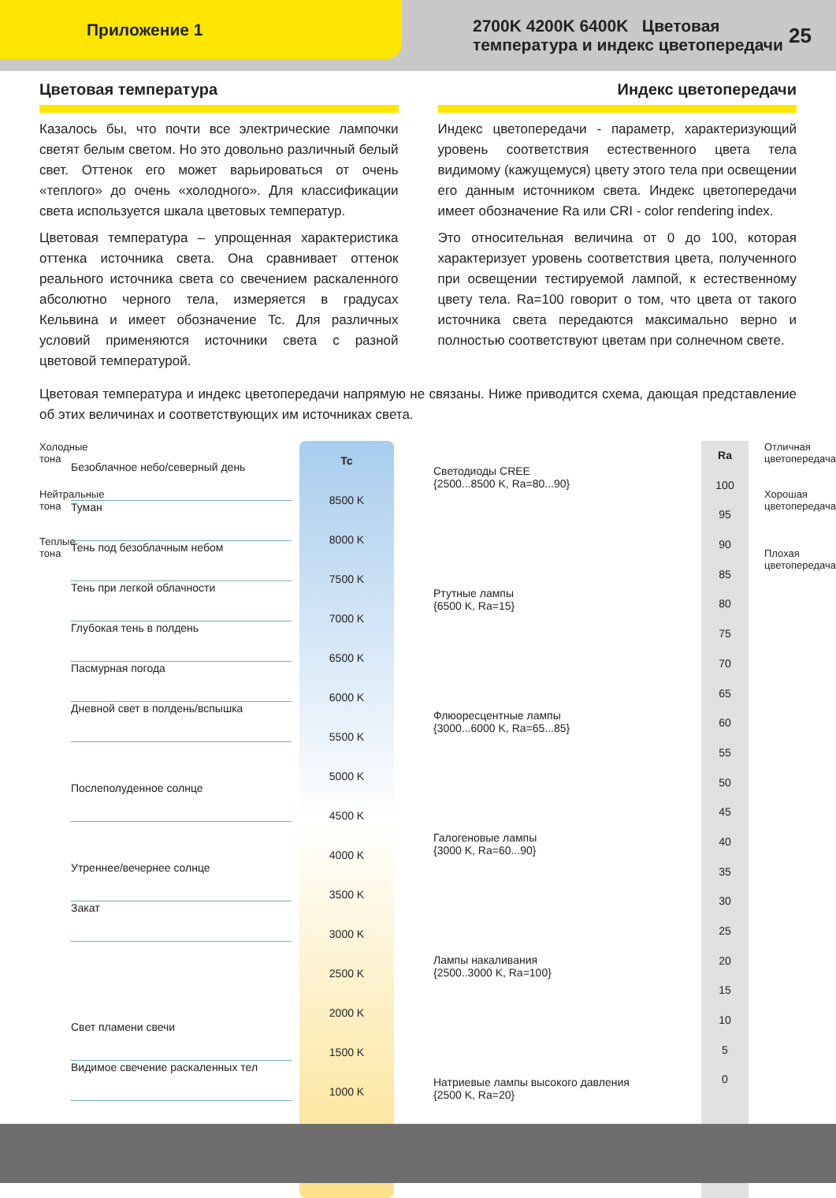Приложение 1
2700K 4200K 6400K Цветовая температура и индекс цветопередачи
25
Цветовая температура
Казалось бы, что почти все электрические лампочки светят белым светом. Но это довольно различный белый свет. Оттенок его может варьироваться от очень «теплого» до очень «холодного». Для классификации света используется шкала цветовых температур.
Цветовая температура – упрощенная характеристика оттенка источника света. Она сравнивает оттенок реального источника света со свечением раскаленного абсолютно черного тела, измеряется в градусах Кельвина и имеет обозначение Tc. Для различных условий применяются источники света с разной цветовой температурой.
Индекс цветопередачи
Индекс цветопередачи - параметр, характеризующий уровень соответствия естественного цвета тела видимому (кажущемуся) цвету этого тела при освещении его данным источником света. Индекс цветопередачи имеет обозначение Ra или CRI - color rendering index.
Это относительная величина от 0 до 100, которая характеризует уровень соответствия цвета, полученного при освещении тестируемой лампой, к естественному цвету тела. Ra=100 говорит о том, что цвета от такого источника света передаются максимально верно и полностью соответствуют цветам при солнечном свете.
Цветовая температура и индекс цветопередачи напрямую не связаны. Ниже приводится схема, дающая представление об этих величинах и соответствующих им источниках света.
Холодные тона
Нейтральные тона
Теплые тона
Безоблачное небо/северный день
Туман
Тень под безоблачным небом
Тень при легкой облачности
Глубокая тень в полдень
Пасмурная погода
Дневной свет в полдень/вспышка
Послеполуденное солнце
Утреннее/вечернее солнце
Закат
Свет пламени свечи
Видимое свечение раскаленных тел
Tc
8500 K
8000 K
7500 K
7000 K
6500 K
6000 K
5500 K
5000 K
4500 K
4000 K
3500 K
3000 K
2500 K
2000 K
1500 K
1000 K
Светодиоды CREE
{2500...8500 K, Ra=80...90}
Ртутные лампы
{6500 K, Ra=15}
Флюоресцентные лампы
{3000...6000 K, Ra=65...85}
Галогеновые лампы
{3000 K, Ra=60...90}
Лампы накаливания
{2500..3000 K, Ra=100}
Натриевые лампы высокого давления
{2500 K, Ra=20}
Ra
100
95
90
85
80
75
70
65
60
55
50
45
40
35
30
25
20
15
10
5
0
Отличная цветопередача
Хорошая цветопередача
Плохая цветопередача